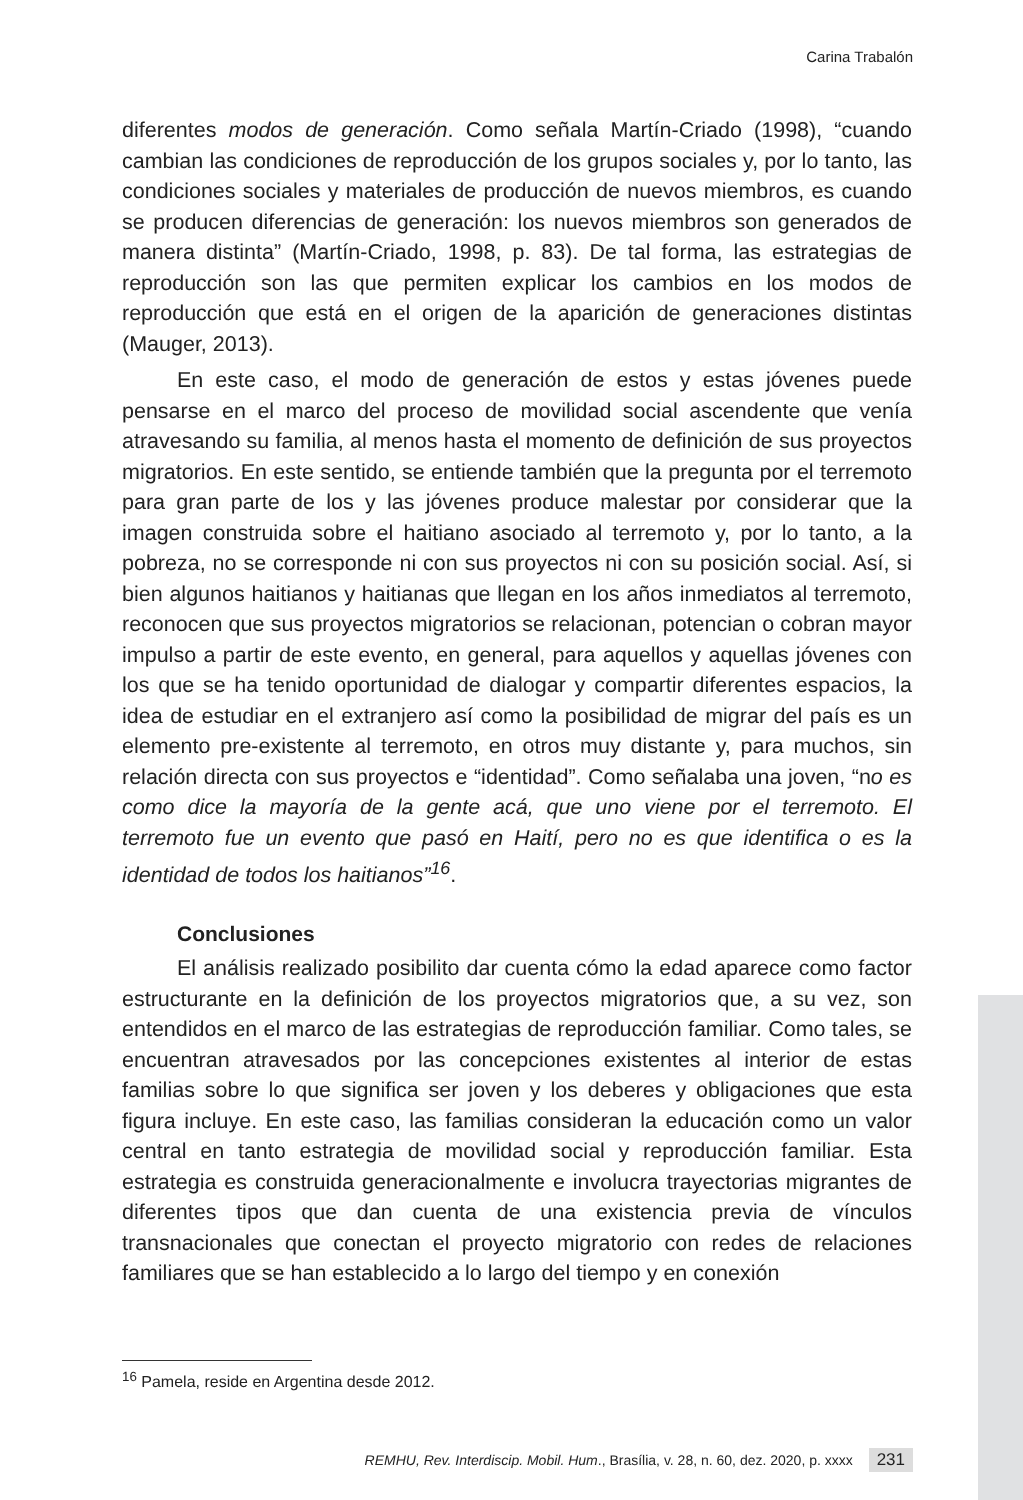Carina Trabalón
diferentes modos de generación. Como señala Martín-Criado (1998), “cuando cambian las condiciones de reproducción de los grupos sociales y, por lo tanto, las condiciones sociales y materiales de producción de nuevos miembros, es cuando se producen diferencias de generación: los nuevos miembros son generados de manera distinta” (Martín-Criado, 1998, p. 83). De tal forma, las estrategias de reproducción son las que permiten explicar los cambios en los modos de reproducción que está en el origen de la aparición de generaciones distintas (Mauger, 2013).
En este caso, el modo de generación de estos y estas jóvenes puede pensarse en el marco del proceso de movilidad social ascendente que venía atravesando su familia, al menos hasta el momento de definición de sus proyectos migratorios. En este sentido, se entiende también que la pregunta por el terremoto para gran parte de los y las jóvenes produce malestar por considerar que la imagen construida sobre el haitiano asociado al terremoto y, por lo tanto, a la pobreza, no se corresponde ni con sus proyectos ni con su posición social. Así, si bien algunos haitianos y haitianas que llegan en los años inmediatos al terremoto, reconocen que sus proyectos migratorios se relacionan, potencian o cobran mayor impulso a partir de este evento, en general, para aquellos y aquellas jóvenes con los que se ha tenido oportunidad de dialogar y compartir diferentes espacios, la idea de estudiar en el extranjero así como la posibilidad de migrar del país es un elemento pre-existente al terremoto, en otros muy distante y, para muchos, sin relación directa con sus proyectos e “identidad”. Como señalaba una joven, “no es como dice la mayoría de la gente acá, que uno viene por el terremoto. El terremoto fue un evento que pasó en Haití, pero no es que identifica o es la identidad de todos los haitianos”<sup>16</sup>.
Conclusiones
El análisis realizado posibilito dar cuenta cómo la edad aparece como factor estructurante en la definición de los proyectos migratorios que, a su vez, son entendidos en el marco de las estrategias de reproducción familiar. Como tales, se encuentran atravesados por las concepciones existentes al interior de estas familias sobre lo que significa ser joven y los deberes y obligaciones que esta figura incluye. En este caso, las familias consideran la educación como un valor central en tanto estrategia de movilidad social y reproducción familiar. Esta estrategia es construida generacionalmente e involucra trayectorias migrantes de diferentes tipos que dan cuenta de una existencia previa de vínculos transnacionales que conectan el proyecto migratorio con redes de relaciones familiares que se han establecido a lo largo del tiempo y en conexión
<sup>16</sup> Pamela, reside en Argentina desde 2012.
REMHU, Rev. Interdiscip. Mobil. Hum., Brasília, v. 28, n. 60, dez. 2020, p. xxxx 231